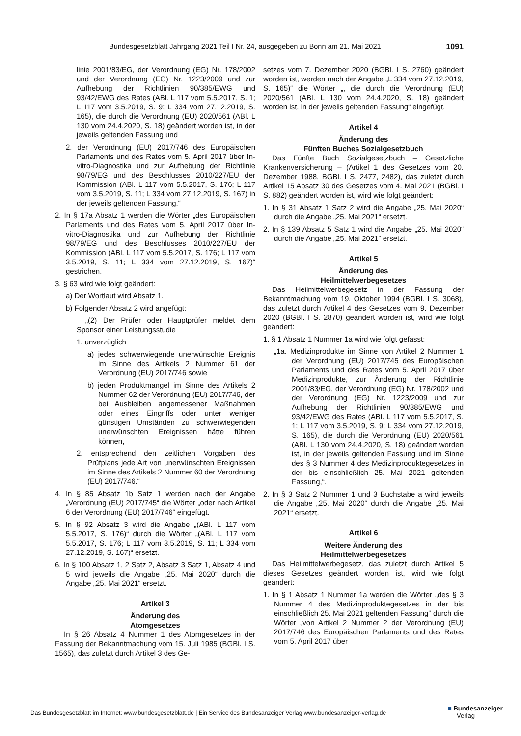Bundesgesetzblatt Jahrgang 2021 Teil I Nr. 24, ausgegeben zu Bonn am 21. Mai 2021 1091
linie 2001/83/EG, der Verordnung (EG) Nr. 178/2002 und der Verordnung (EG) Nr. 1223/2009 und zur Aufhebung der Richtlinien 90/385/EWG und 93/42/EWG des Rates (ABl. L 117 vom 5.5.2017, S. 1; L 117 vom 3.5.2019, S. 9; L 334 vom 27.12.2019, S. 165), die durch die Verordnung (EU) 2020/561 (ABl. L 130 vom 24.4.2020, S. 18) geändert worden ist, in der jeweils geltenden Fassung und
2. der Verordnung (EU) 2017/746 des Europäischen Parlaments und des Rates vom 5. April 2017 über In-vitro-Diagnostika und zur Aufhebung der Richtlinie 98/79/EG und des Beschlusses 2010/227/EU der Kommission (ABl. L 117 vom 5.5.2017, S. 176; L 117 vom 3.5.2019, S. 11; L 334 vom 27.12.2019, S. 167) in der jeweils geltenden Fassung.“
2. In § 17a Absatz 1 werden die Wörter „des Europäischen Parlaments und des Rates vom 5. April 2017 über In-vitro-Diagnostika und zur Aufhebung der Richtlinie 98/79/EG und des Beschlusses 2010/227/EU der Kommission (ABl. L 117 vom 5.5.2017, S. 176; L 117 vom 3.5.2019, S. 11; L 334 vom 27.12.2019, S. 167)“ gestrichen.
3. § 63 wird wie folgt geändert:
a) Der Wortlaut wird Absatz 1.
b) Folgender Absatz 2 wird angefügt:
„(2) Der Prüfer oder Hauptprüfer meldet dem Sponsor einer Leistungsstudie
1. unverzüglich
a) jedes schwerwiegende unerwünschte Ereignis im Sinne des Artikels 2 Nummer 61 der Verordnung (EU) 2017/746 sowie
b) jeden Produktmangel im Sinne des Artikels 2 Nummer 62 der Verordnung (EU) 2017/746, der bei Ausbleiben angemessener Maßnahmen oder eines Eingriffs oder unter weniger günstigen Umständen zu schwerwiegenden unerwünschten Ereignissen hätte führen können,
2. entsprechend den zeitlichen Vorgaben des Prüfplans jede Art von unerwünschten Ereignissen im Sinne des Artikels 2 Nummer 60 der Verordnung (EU) 2017/746.“
4. In § 85 Absatz 1b Satz 1 werden nach der Angabe „Verordnung (EU) 2017/745“ die Wörter „oder nach Artikel 6 der Verordnung (EU) 2017/746“ eingefügt.
5. In § 92 Absatz 3 wird die Angabe „(ABl. L 117 vom 5.5.2017, S. 176)“ durch die Wörter „(ABl. L 117 vom 5.5.2017, S. 176; L 117 vom 3.5.2019, S. 11; L 334 vom 27.12.2019, S. 167)“ ersetzt.
6. In § 100 Absatz 1, 2 Satz 2, Absatz 3 Satz 1, Absatz 4 und 5 wird jeweils die Angabe „25. Mai 2020“ durch die Angabe „25. Mai 2021“ ersetzt.
Artikel 3
Änderung des
Atomgesetzes
In § 26 Absatz 4 Nummer 1 des Atomgesetzes in der Fassung der Bekanntmachung vom 15. Juli 1985 (BGBl. I S. 1565), das zuletzt durch Artikel 3 des Ge-
setzes vom 7. Dezember 2020 (BGBl. I S. 2760) geändert worden ist, werden nach der Angabe „L 334 vom 27.12.2019, S. 165)“ die Wörter „, die durch die Verordnung (EU) 2020/561 (ABl. L 130 vom 24.4.2020, S. 18) geändert worden ist, in der jeweils geltenden Fassung“ eingefügt.
Artikel 4
Änderung des
Fünften Buches Sozialgesetzbuch
Das Fünfte Buch Sozialgesetzbuch – Gesetzliche Krankenversicherung – (Artikel 1 des Gesetzes vom 20. Dezember 1988, BGBl. I S. 2477, 2482), das zuletzt durch Artikel 15 Absatz 30 des Gesetzes vom 4. Mai 2021 (BGBl. I S. 882) geändert worden ist, wird wie folgt geändert:
1. In § 31 Absatz 1 Satz 2 wird die Angabe „25. Mai 2020“ durch die Angabe „25. Mai 2021“ ersetzt.
2. In § 139 Absatz 5 Satz 1 wird die Angabe „25. Mai 2020“ durch die Angabe „25. Mai 2021“ ersetzt.
Artikel 5
Änderung des
Heilmittelwerbegesetzes
Das Heilmittelwerbegesetz in der Fassung der Bekanntmachung vom 19. Oktober 1994 (BGBl. I S. 3068), das zuletzt durch Artikel 4 des Gesetzes vom 9. Dezember 2020 (BGBl. I S. 2870) geändert worden ist, wird wie folgt geändert:
1. § 1 Absatz 1 Nummer 1a wird wie folgt gefasst:
„1a. Medizinprodukte im Sinne von Artikel 2 Nummer 1 der Verordnung (EU) 2017/745 des Europäischen Parlaments und des Rates vom 5. April 2017 über Medizinprodukte, zur Änderung der Richtlinie 2001/83/EG, der Verordnung (EG) Nr. 178/2002 und der Verordnung (EG) Nr. 1223/2009 und zur Aufhebung der Richtlinien 90/385/EWG und 93/42/EWG des Rates (ABl. L 117 vom 5.5.2017, S. 1; L 117 vom 3.5.2019, S. 9; L 334 vom 27.12.2019, S. 165), die durch die Verordnung (EU) 2020/561 (ABl. L 130 vom 24.4.2020, S. 18) geändert worden ist, in der jeweils geltenden Fassung und im Sinne des § 3 Nummer 4 des Medizinproduktegesetzes in der bis einschließlich 25. Mai 2021 geltenden Fassung,“.
2. In § 3 Satz 2 Nummer 1 und 3 Buchstabe a wird jeweils die Angabe „25. Mai 2020“ durch die Angabe „25. Mai 2021“ ersetzt.
Artikel 6
Weitere Änderung des
Heilmittelwerbegesetzes
Das Heilmittelwerbegesetz, das zuletzt durch Artikel 5 dieses Gesetzes geändert worden ist, wird wie folgt geändert:
1. In § 1 Absatz 1 Nummer 1a werden die Wörter „des § 3 Nummer 4 des Medizinproduktegesetzes in der bis einschließlich 25. Mai 2021 geltenden Fassung“ durch die Wörter „von Artikel 2 Nummer 2 der Verordnung (EU) 2017/746 des Europäischen Parlaments und des Rates vom 5. April 2017 über
Das Bundesgesetzblatt im Internet: www.bundesgesetzblatt.de | Ein Service des Bundesanzeiger Verlag www.bundesanzeiger-verlag.de
■ Bundesanzeiger
Verlag